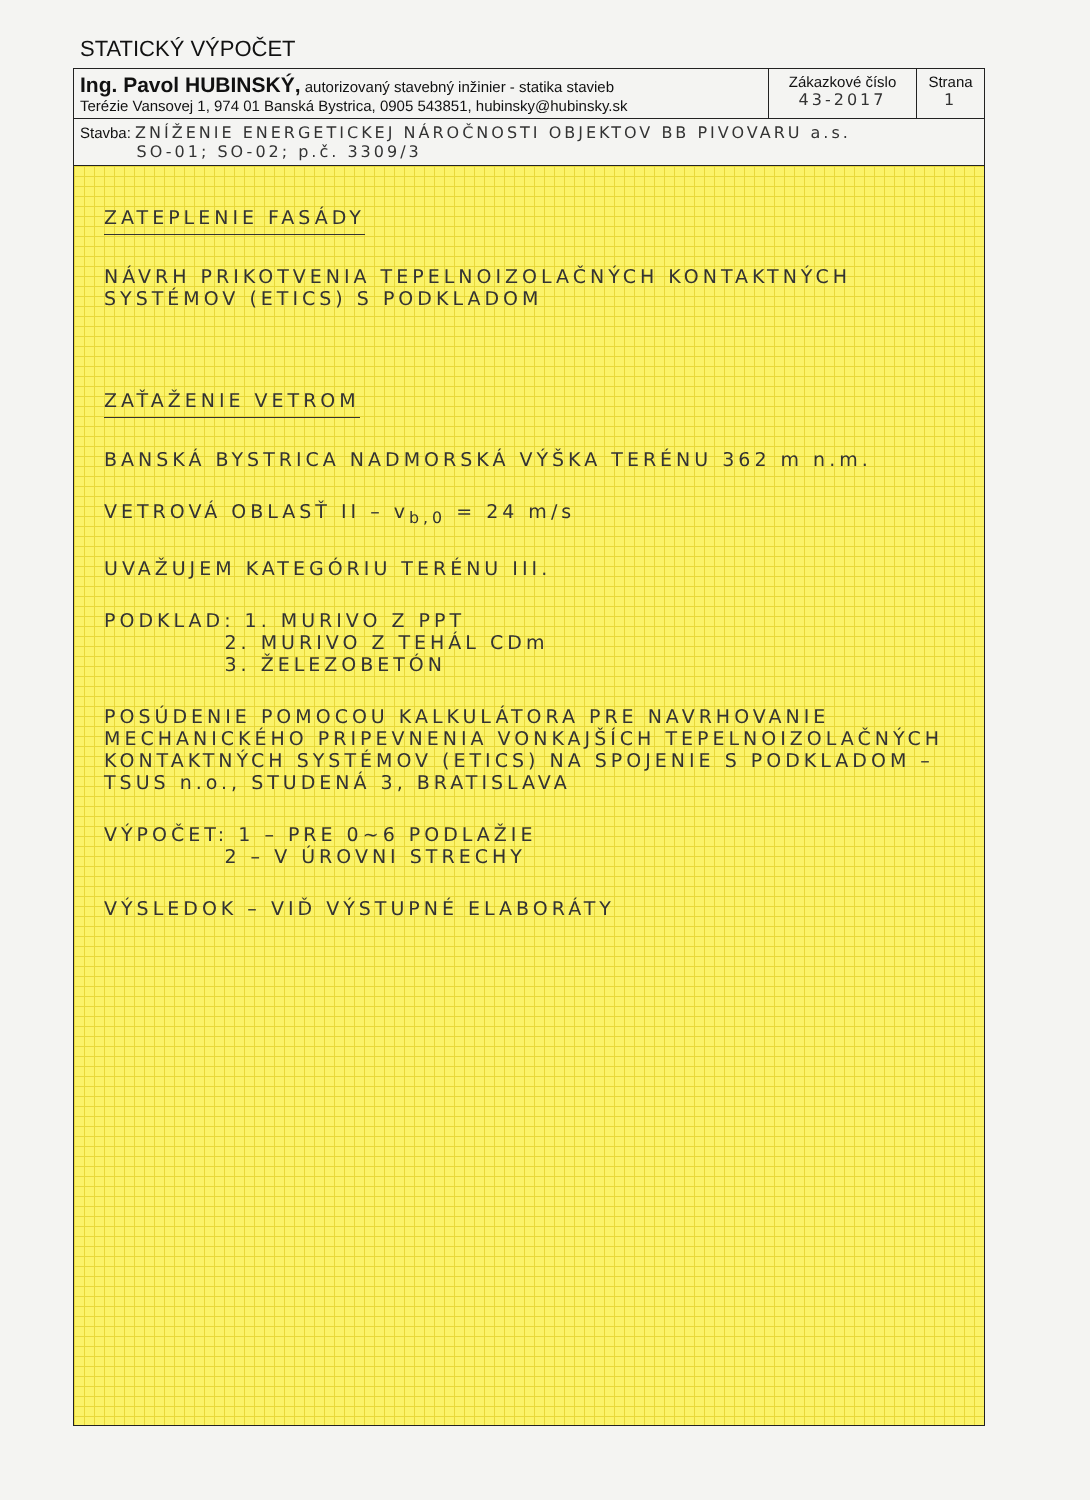STATICKÝ VÝPOČET
| Ing. Pavol HUBINSKÝ, autorizovaný stavebný inžinier - statika stavieb Terézie Vansovej 1, 974 01 Banská Bystrica, 0905 543851, hubinsky@hubinsky.sk | Zákazkové číslo 43-2017 | Strana 1 |
| Stavba: ZNÍŽENIE ENERGETICKEJ NÁROČNOSTI OBJEKTOV BB PIVOVARU a.s. SO-01; SO-02; p.č. 3309/3 | | |
ZATEPLENIE FASÁDY
NÁVRH PRIKOTVENIA TEPELNOIZOLAČNÝCH KONTAKTNÝCH SYSTÉMOV (ETICS) S PODKLADOM
ZAŤAŽENIE VETROM
BANSKÁ BYSTRICA NADMORSKÁ VÝŠKA TERÉNU 362 m n.m.
VETROVÁ OBLASŤ II – v<sub>b,0</sub> = 24 m/s
UVAŽUJEM KATEGÓRIU TERÉNU III.
PODKLAD: 1. MURIVO Z PPT
2. MURIVO Z TEHÁL CDm
3. ŽELEZOBETÓN
POSÚDENIE POMOCOU KALKULÁTORA PRE NAVRHOVANIE MECHANICKÉHO PRIPEVNENIA VONKAJŠÍCH TEPELNOIZOLAČNÝCH KONTAKTNÝCH SYSTÉMOV (ETICS) NA SPOJENIE S PODKLADOM – TSUS n.o., STUDENÁ 3, BRATISLAVA
VÝPOČET: 1 – PRE 0~6 PODLAŽIE
2 – V ÚROVNI STRECHY
VÝSLEDOK – VIĎ VÝSTUPNÉ ELABORÁTY